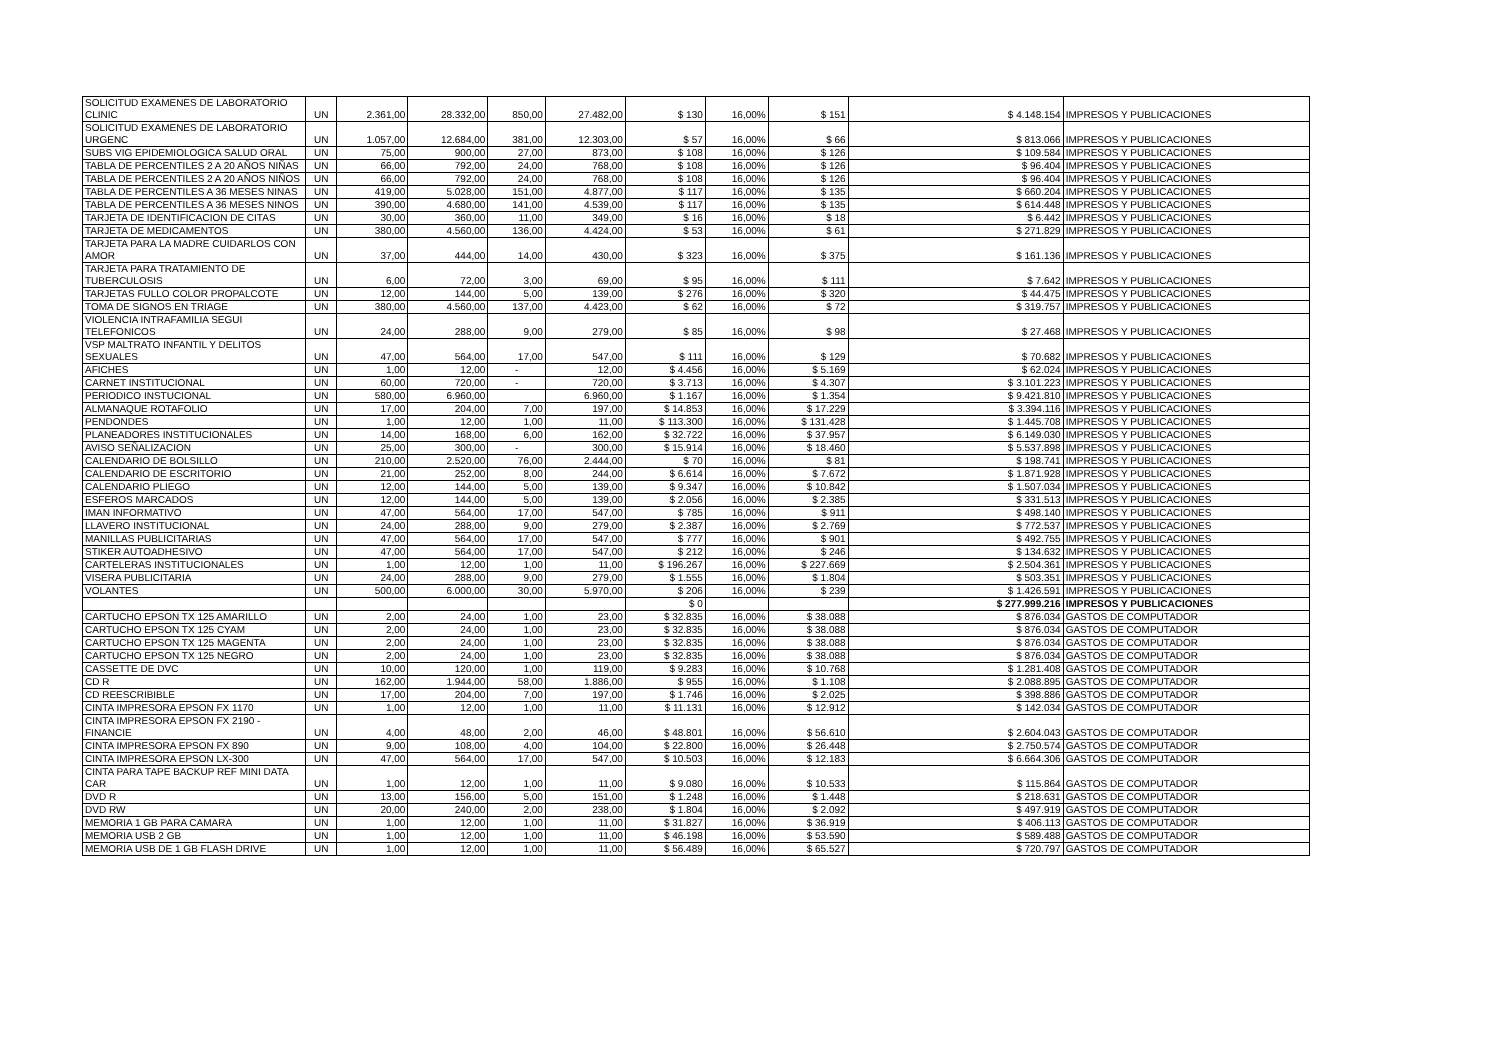| SOLICITUD EXAMENES DE LABORATORIO CLINIC | UN | 2.361,00 | 28.332,00 | 850,00 | 27.482,00 | $ 130 | 16,00% | $ 151 | $ 4.148.154 | IMPRESOS Y PUBLICACIONES |
| SOLICITUD EXAMENES DE LABORATORIO URGENC | UN | 1.057,00 | 12.684,00 | 381,00 | 12.303,00 | $ 57 | 16,00% | $ 66 | $ 813.066 | IMPRESOS Y PUBLICACIONES |
| SUBS VIG EPIDEMIOLOGICA SALUD ORAL | UN | 75,00 | 900,00 | 27,00 | 873,00 | $ 108 | 16,00% | $ 126 | $ 109.584 | IMPRESOS Y PUBLICACIONES |
| TABLA DE PERCENTILES 2 A 20 AÑOS NIÑAS | UN | 66,00 | 792,00 | 24,00 | 768,00 | $ 108 | 16,00% | $ 126 | $ 96.404 | IMPRESOS Y PUBLICACIONES |
| TABLA DE PERCENTILES 2 A 20 AÑOS NIÑOS | UN | 66,00 | 792,00 | 24,00 | 768,00 | $ 108 | 16,00% | $ 126 | $ 96.404 | IMPRESOS Y PUBLICACIONES |
| TABLA DE PERCENTILES A 36 MESES NINAS | UN | 419,00 | 5.028,00 | 151,00 | 4.877,00 | $ 117 | 16,00% | $ 135 | $ 660.204 | IMPRESOS Y PUBLICACIONES |
| TABLA DE PERCENTILES A 36 MESES NINOS | UN | 390,00 | 4.680,00 | 141,00 | 4.539,00 | $ 117 | 16,00% | $ 135 | $ 614.448 | IMPRESOS Y PUBLICACIONES |
| TARJETA DE IDENTIFICACION DE CITAS | UN | 30,00 | 360,00 | 11,00 | 349,00 | $ 16 | 16,00% | $ 18 | $ 6.442 | IMPRESOS Y PUBLICACIONES |
| TARJETA DE MEDICAMENTOS | UN | 380,00 | 4.560,00 | 136,00 | 4.424,00 | $ 53 | 16,00% | $ 61 | $ 271.829 | IMPRESOS Y PUBLICACIONES |
| TARJETA PARA LA MADRE CUIDARLOS CON AMOR | UN | 37,00 | 444,00 | 14,00 | 430,00 | $ 323 | 16,00% | $ 375 | $ 161.136 | IMPRESOS Y PUBLICACIONES |
| TARJETA PARA TRATAMIENTO DE TUBERCULOSIS | UN | 6,00 | 72,00 | 3,00 | 69,00 | $ 95 | 16,00% | $ 111 | $ 7.642 | IMPRESOS Y PUBLICACIONES |
| TARJETAS FULLO COLOR PROPALCOTE | UN | 12,00 | 144,00 | 5,00 | 139,00 | $ 276 | 16,00% | $ 320 | $ 44.475 | IMPRESOS Y PUBLICACIONES |
| TOMA DE SIGNOS EN TRIAGE | UN | 380,00 | 4.560,00 | 137,00 | 4.423,00 | $ 62 | 16,00% | $ 72 | $ 319.757 | IMPRESOS Y PUBLICACIONES |
| VIOLENCIA INTRAFAMILIA SEGUI TELEFONICOS | UN | 24,00 | 288,00 | 9,00 | 279,00 | $ 85 | 16,00% | $ 98 | $ 27.468 | IMPRESOS Y PUBLICACIONES |
| VSP MALTRATO INFANTIL Y DELITOS SEXUALES | UN | 47,00 | 564,00 | 17,00 | 547,00 | $ 111 | 16,00% | $ 129 | $ 70.682 | IMPRESOS Y PUBLICACIONES |
| AFICHES | UN | 1,00 | 12,00 | - | 12,00 | $ 4.456 | 16,00% | $ 5.169 | $ 62.024 | IMPRESOS Y PUBLICACIONES |
| CARNET INSTITUCIONAL | UN | 60,00 | 720,00 | - | 720,00 | $ 3.713 | 16,00% | $ 4.307 | $ 3.101.223 | IMPRESOS Y PUBLICACIONES |
| PERIODICO INSTUCIONAL | UN | 580,00 | 6.960,00 | | 6.960,00 | $ 1.167 | 16,00% | $ 1.354 | $ 9.421.810 | IMPRESOS Y PUBLICACIONES |
| ALMANAQUE ROTAFOLIO | UN | 17,00 | 204,00 | 7,00 | 197,00 | $ 14.853 | 16,00% | $ 17.229 | $ 3.394.116 | IMPRESOS Y PUBLICACIONES |
| PENDONDES | UN | 1,00 | 12,00 | 1,00 | 11,00 | $ 113.300 | 16,00% | $ 131.428 | $ 1.445.708 | IMPRESOS Y PUBLICACIONES |
| PLANEADORES INSTITUCIONALES | UN | 14,00 | 168,00 | 6,00 | 162,00 | $ 32.722 | 16,00% | $ 37.957 | $ 6.149.030 | IMPRESOS Y PUBLICACIONES |
| AVISO SEÑALIZACION | UN | 25,00 | 300,00 | - | 300,00 | $ 15.914 | 16,00% | $ 18.460 | $ 5.537.898 | IMPRESOS Y PUBLICACIONES |
| CALENDARIO DE BOLSILLO | UN | 210,00 | 2.520,00 | 76,00 | 2.444,00 | $ 70 | 16,00% | $ 81 | $ 198.741 | IMPRESOS Y PUBLICACIONES |
| CALENDARIO DE ESCRITORIO | UN | 21,00 | 252,00 | 8,00 | 244,00 | $ 6.614 | 16,00% | $ 7.672 | $ 1.871.928 | IMPRESOS Y PUBLICACIONES |
| CALENDARIO PLIEGO | UN | 12,00 | 144,00 | 5,00 | 139,00 | $ 9.347 | 16,00% | $ 10.842 | $ 1.507.034 | IMPRESOS Y PUBLICACIONES |
| ESFEROS MARCADOS | UN | 12,00 | 144,00 | 5,00 | 139,00 | $ 2.056 | 16,00% | $ 2.385 | $ 331.513 | IMPRESOS Y PUBLICACIONES |
| IMAN INFORMATIVO | UN | 47,00 | 564,00 | 17,00 | 547,00 | $ 785 | 16,00% | $ 911 | $ 498.140 | IMPRESOS Y PUBLICACIONES |
| LLAVERO INSTITUCIONAL | UN | 24,00 | 288,00 | 9,00 | 279,00 | $ 2.387 | 16,00% | $ 2.769 | $ 772.537 | IMPRESOS Y PUBLICACIONES |
| MANILLAS PUBLICITARIAS | UN | 47,00 | 564,00 | 17,00 | 547,00 | $ 777 | 16,00% | $ 901 | $ 492.755 | IMPRESOS Y PUBLICACIONES |
| STIKER AUTOADHESIVO | UN | 47,00 | 564,00 | 17,00 | 547,00 | $ 212 | 16,00% | $ 246 | $ 134.632 | IMPRESOS Y PUBLICACIONES |
| CARTELERAS INSTITUCIONALES | UN | 1,00 | 12,00 | 1,00 | 11,00 | $ 196.267 | 16,00% | $ 227.669 | $ 2.504.361 | IMPRESOS Y PUBLICACIONES |
| VISERA PUBLICITARIA | UN | 24,00 | 288,00 | 9,00 | 279,00 | $ 1.555 | 16,00% | $ 1.804 | $ 503.351 | IMPRESOS Y PUBLICACIONES |
| VOLANTES | UN | 500,00 | 6.000,00 | 30,00 | 5.970,00 | $ 206 | 16,00% | $ 239 | $ 1.426.591 | IMPRESOS Y PUBLICACIONES |
| | | | | | | $ 0 | | | $ 277.999.216 | IMPRESOS Y PUBLICACIONES |
| CARTUCHO EPSON TX 125 AMARILLO | UN | 2,00 | 24,00 | 1,00 | 23,00 | $ 32.835 | 16,00% | $ 38.088 | $ 876.034 | GASTOS DE COMPUTADOR |
| CARTUCHO EPSON TX 125 CYAM | UN | 2,00 | 24,00 | 1,00 | 23,00 | $ 32.835 | 16,00% | $ 38.088 | $ 876.034 | GASTOS DE COMPUTADOR |
| CARTUCHO EPSON TX 125 MAGENTA | UN | 2,00 | 24,00 | 1,00 | 23,00 | $ 32.835 | 16,00% | $ 38.088 | $ 876.034 | GASTOS DE COMPUTADOR |
| CARTUCHO EPSON TX 125 NEGRO | UN | 2,00 | 24,00 | 1,00 | 23,00 | $ 32.835 | 16,00% | $ 38.088 | $ 876.034 | GASTOS DE COMPUTADOR |
| CASSETTE DE DVC | UN | 10,00 | 120,00 | 1,00 | 119,00 | $ 9.283 | 16,00% | $ 10.768 | $ 1.281.408 | GASTOS DE COMPUTADOR |
| CD R | UN | 162,00 | 1.944,00 | 58,00 | 1.886,00 | $ 955 | 16,00% | $ 1.108 | $ 2.088.895 | GASTOS DE COMPUTADOR |
| CD REESCRIBIBLE | UN | 17,00 | 204,00 | 7,00 | 197,00 | $ 1.746 | 16,00% | $ 2.025 | $ 398.886 | GASTOS DE COMPUTADOR |
| CINTA IMPRESORA EPSON FX 1170 | UN | 1,00 | 12,00 | 1,00 | 11,00 | $ 11.131 | 16,00% | $ 12.912 | $ 142.034 | GASTOS DE COMPUTADOR |
| CINTA IMPRESORA EPSON FX 2190 - FINANCIE | UN | 4,00 | 48,00 | 2,00 | 46,00 | $ 48.801 | 16,00% | $ 56.610 | $ 2.604.043 | GASTOS DE COMPUTADOR |
| CINTA IMPRESORA EPSON FX 890 | UN | 9,00 | 108,00 | 4,00 | 104,00 | $ 22.800 | 16,00% | $ 26.448 | $ 2.750.574 | GASTOS DE COMPUTADOR |
| CINTA IMPRESORA EPSON LX-300 | UN | 47,00 | 564,00 | 17,00 | 547,00 | $ 10.503 | 16,00% | $ 12.183 | $ 6.664.306 | GASTOS DE COMPUTADOR |
| CINTA PARA TAPE BACKUP REF MINI DATA CAR | UN | 1,00 | 12,00 | 1,00 | 11,00 | $ 9.080 | 16,00% | $ 10.533 | $ 115.864 | GASTOS DE COMPUTADOR |
| DVD R | UN | 13,00 | 156,00 | 5,00 | 151,00 | $ 1.248 | 16,00% | $ 1.448 | $ 218.631 | GASTOS DE COMPUTADOR |
| DVD RW | UN | 20,00 | 240,00 | 2,00 | 238,00 | $ 1.804 | 16,00% | $ 2.092 | $ 497.919 | GASTOS DE COMPUTADOR |
| MEMORIA 1 GB PARA CAMARA | UN | 1,00 | 12,00 | 1,00 | 11,00 | $ 31.827 | 16,00% | $ 36.919 | $ 406.113 | GASTOS DE COMPUTADOR |
| MEMORIA USB 2 GB | UN | 1,00 | 12,00 | 1,00 | 11,00 | $ 46.198 | 16,00% | $ 53.590 | $ 589.488 | GASTOS DE COMPUTADOR |
| MEMORIA USB DE 1 GB FLASH DRIVE | UN | 1,00 | 12,00 | 1,00 | 11,00 | $ 56.489 | 16,00% | $ 65.527 | $ 720.797 | GASTOS DE COMPUTADOR |